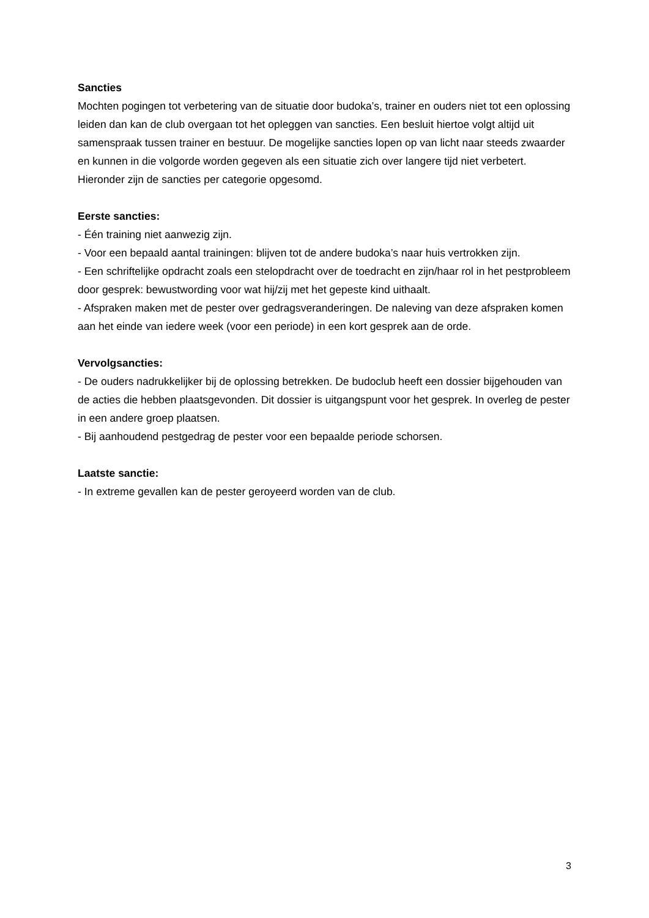Sancties
Mochten pogingen tot verbetering van de situatie door budoka’s, trainer en ouders niet tot een oplossing leiden dan kan de club overgaan tot het opleggen van sancties. Een besluit hiertoe volgt altijd uit samenspraak tussen trainer en bestuur. De mogelijke sancties lopen op van licht naar steeds zwaarder en kunnen in die volgorde worden gegeven als een situatie zich over langere tijd niet verbetert. Hieronder zijn de sancties per categorie opgesomd.
Eerste sancties:
- Één training niet aanwezig zijn.
- Voor een bepaald aantal trainingen: blijven tot de andere budoka’s naar huis vertrokken zijn.
- Een schriftelijke opdracht zoals een stelopdracht over de toedracht en zijn/haar rol in het pestprobleem door gesprek: bewustwording voor wat hij/zij met het gepeste kind uithaalt.
- Afspraken maken met de pester over gedragsveranderingen. De naleving van deze afspraken komen aan het einde van iedere week (voor een periode) in een kort gesprek aan de orde.
Vervolgsancties:
- De ouders nadrukkelijker bij de oplossing betrekken. De budoclub heeft een dossier bijgehouden van de acties die hebben plaatsgevonden. Dit dossier is uitgangspunt voor het gesprek. In overleg de pester in een andere groep plaatsen.
- Bij aanhoudend pestgedrag de pester voor een bepaalde periode schorsen.
Laatste sanctie:
- In extreme gevallen kan de pester geroyeerd worden van de club.
3